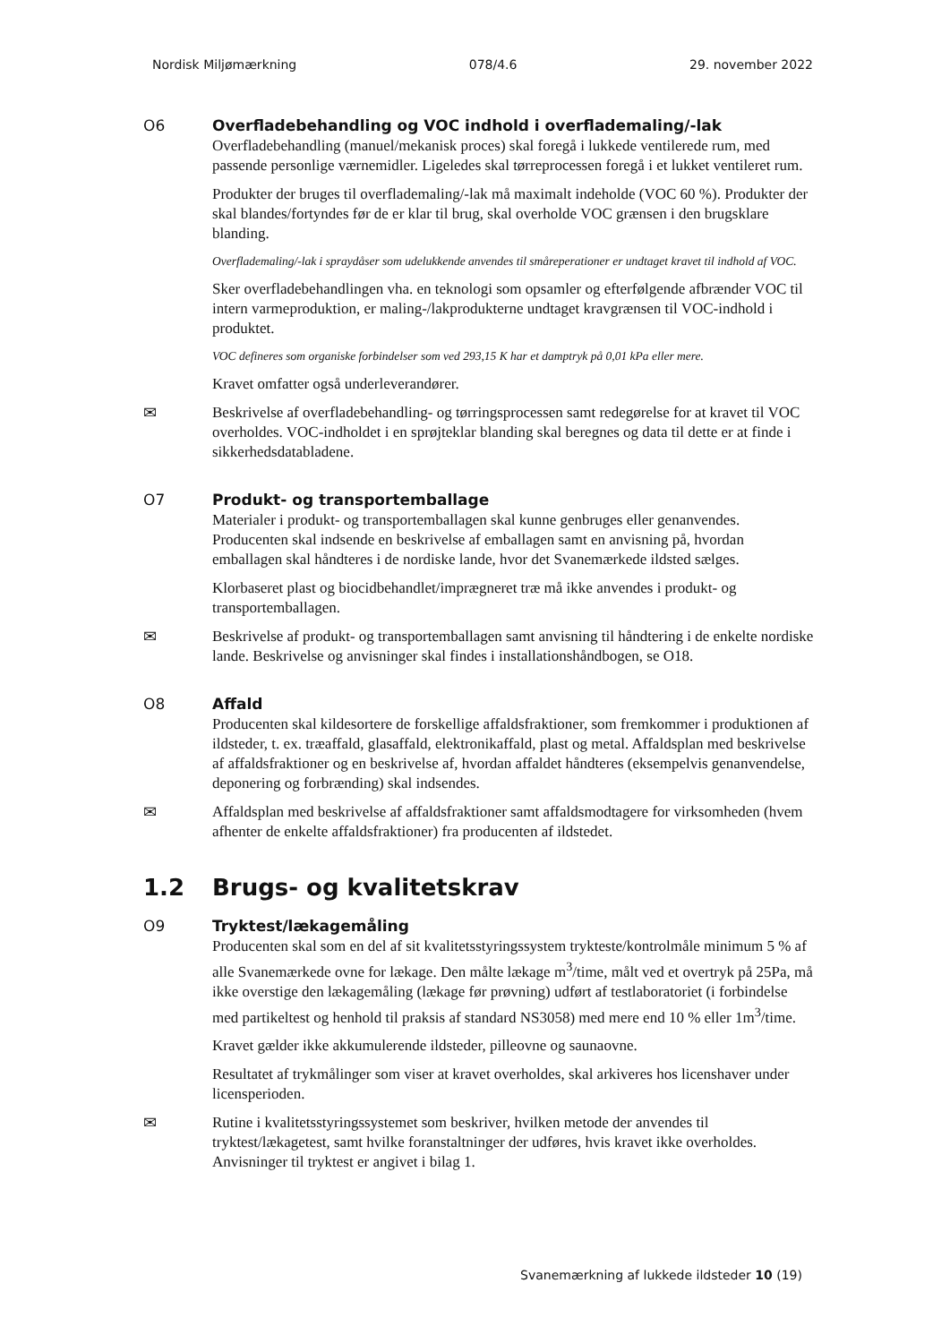Nordisk Miljømærkning 078/4.6 29. november 2022
O6 Overfladebehandling og VOC indhold i overflademaling/-lak
Overfladebehandling (manuel/mekanisk proces) skal foregå i lukkede ventilerede rum, med passende personlige værnemidler. Ligeledes skal tørreprocessen foregå i et lukket ventileret rum.
Produkter der bruges til overflademaling/-lak må maximalt indeholde (VOC 60 %). Produkter der skal blandes/fortyndes før de er klar til brug, skal overholde VOC grænsen i den brugsklare blanding.
Overflademaling/-lak i spraydåser som udelukkende anvendes til småreperationer er undtaget kravet til indhold af VOC.
Sker overfladebehandlingen vha. en teknologi som opsamler og efterfølgende afbrænder VOC til intern varmeproduktion, er maling-/lakprodukterne undtaget kravgrænsen til VOC-indhold i produktet.
VOC defineres som organiske forbindelser som ved 293,15 K har et damptryk på 0,01 kPa eller mere.
Kravet omfatter også underleverandører.
✉
Beskrivelse af overfladebehandling- og tørringsprocessen samt redegørelse for at kravet til VOC overholdes. VOC-indholdet i en sprøjteklar blanding skal beregnes og data til dette er at finde i sikkerhedsdatabladene.
O7 Produkt- og transportemballage
Materialer i produkt- og transportemballagen skal kunne genbruges eller genanvendes. Producenten skal indsende en beskrivelse af emballagen samt en anvisning på, hvordan emballagen skal håndteres i de nordiske lande, hvor det Svanemærkede ildsted sælges.
Klorbaseret plast og biocidbehandlet/imprægneret træ må ikke anvendes i produkt- og transportemballagen.
✉
Beskrivelse af produkt- og transportemballagen samt anvisning til håndtering i de enkelte nordiske lande. Beskrivelse og anvisninger skal findes i installationshåndbogen, se O18.
O8 Affald
Producenten skal kildesortere de forskellige affaldsfraktioner, som fremkommer i produktionen af ildsteder, t. ex. træaffald, glasaffald, elektronikaffald, plast og metal. Affaldsplan med beskrivelse af affaldsfraktioner og en beskrivelse af, hvordan affaldet håndteres (eksempelvis genanvendelse, deponering og forbrænding) skal indsendes.
✉
Affaldsplan med beskrivelse af affaldsfraktioner samt affaldsmodtagere for virksomheden (hvem afhenter de enkelte affaldsfraktioner) fra producenten af ildstedet.
1.2 Brugs- og kvalitetskrav
O9 Tryktest/lækagemåling
Producenten skal som en del af sit kvalitetsstyringssystem trykteste/kontrolmåle minimum 5 % af alle Svanemærkede ovne for lækage. Den målte lækage m<sup>3</sup>/time, målt ved et overtryk på 25Pa, må ikke overstige den lækagemåling (lækage før prøvning) udført af testlaboratoriet (i forbindelse med partikeltest og henhold til praksis af standard NS3058) med mere end 10 % eller 1m<sup>3</sup>/time.
Kravet gælder ikke akkumulerende ildsteder, pilleovne og saunaovne.
Resultatet af trykmålinger som viser at kravet overholdes, skal arkiveres hos licenshaver under licensperioden.
✉
Rutine i kvalitetsstyringssystemet som beskriver, hvilken metode der anvendes til tryktest/lækagetest, samt hvilke foranstaltninger der udføres, hvis kravet ikke overholdes. Anvisninger til tryktest er angivet i bilag 1.
Svanemærkning af lukkede ildsteder 10 (19)